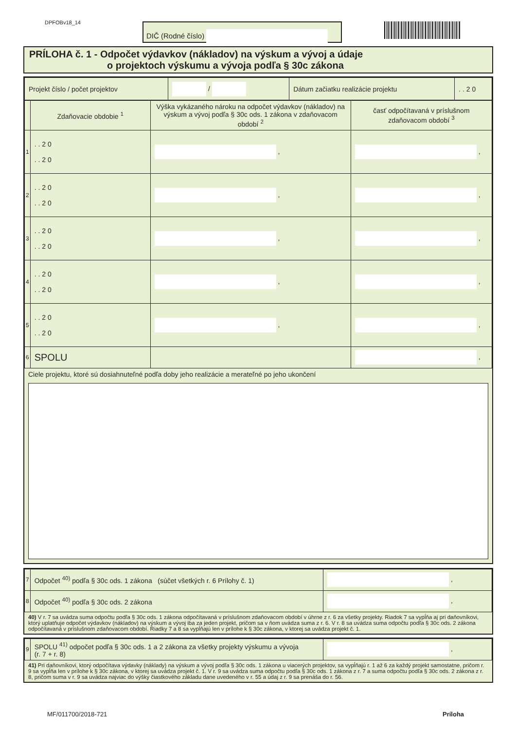DPFOBv18_14 DIČ (Rodné číslo)
PRÍLOHA č. 1 - Odpočet výdavkov (nákladov) na výskum a vývoj a údaje
o projektoch výskumu a vývoja podľa § 30c zákona
| Projekt číslo / počet projektov | / | Dátum začiatku realizácie projektu | . . 2 0 |
| | Zdaňovacie obdobie <sup>1</sup> | Výška vykázaného nároku na odpočet výdavkov (nákladov) na výskum a vývoj podľa § 30c ods. 1 zákona v zdaňovacom období <sup>2</sup> | časť odpočítavaná v príslušnom zdaňovacom období <sup>3</sup> |
| 1 | . . 2 0 . . 2 0 | , | , |
| 2 | . . 2 0 . . 2 0 | , | , |
| 3 | . . 2 0 . . 2 0 | , | , |
| 4 | . . 2 0 . . 2 0 | , | , |
| 5 | . . 2 0 . . 2 0 | , | , |
| 6 | SPOLU | | , |
Ciele projektu, ktoré sú dosiahnuteľné podľa doby jeho realizácie a merateľné po jeho ukončení
| 7 | Odpočet <sup>40)</sup> podľa § 30c ods. 1 zákona (súčet všetkých r. 6 Prílohy č. 1) | , |
| 8 | Odpočet <sup>40)</sup> podľa § 30c ods. 2 zákona | , |
40) V r. 7 sa uvádza suma odpočtu podľa § 30c ods. 1 zákona odpočítavaná v príslušnom zdaňovacom období v úhrne z r. 6 za všetky projekty. Riadok 7 sa vypĺňa aj pri daňovníkovi, ktorý uplatňuje odpočet výdavkov (nákladov) na výskum a vývoj iba za jeden projekt, pričom sa v ňom uvádza suma z r. 6. V r. 8 sa uvádza suma odpočtu podľa § 30c ods. 2 zákona odpočítavaná v príslušnom zdaňovacom období. Riadky 7 a 8 sa vypĺňajú len v prílohe k § 30c zákona, v ktorej sa uvádza projekt č. 1.
| 9 | SPOLU <sup>41)</sup> odpočet podľa § 30c ods. 1 a 2 zákona za všetky projekty výskumu a vývoja (r. 7 + r. 8) | , |
41) Pri daňovníkovi, ktorý odpočítava výdavky (náklady) na výskum a vývoj podľa § 30c ods. 1 zákona u viacerých projektov, sa vypĺňajú r. 1 až 6 za každý projekt samostatne, pričom r. 9 sa vypĺňa len v prílohe k § 30c zákona, v ktorej sa uvádza projekt č. 1. V r. 9 sa uvádza suma odpočtu podľa § 30c ods. 1 zákona z r. 7 a suma odpočtu podľa § 30c ods. 2 zákona z r. 8, pričom suma v r. 9 sa uvádza najviac do výšky čiastkového základu dane uvedeného v r. 55 a údaj z r. 9 sa prenáša do r. 56.
MF/011700/2018-721 Príloha